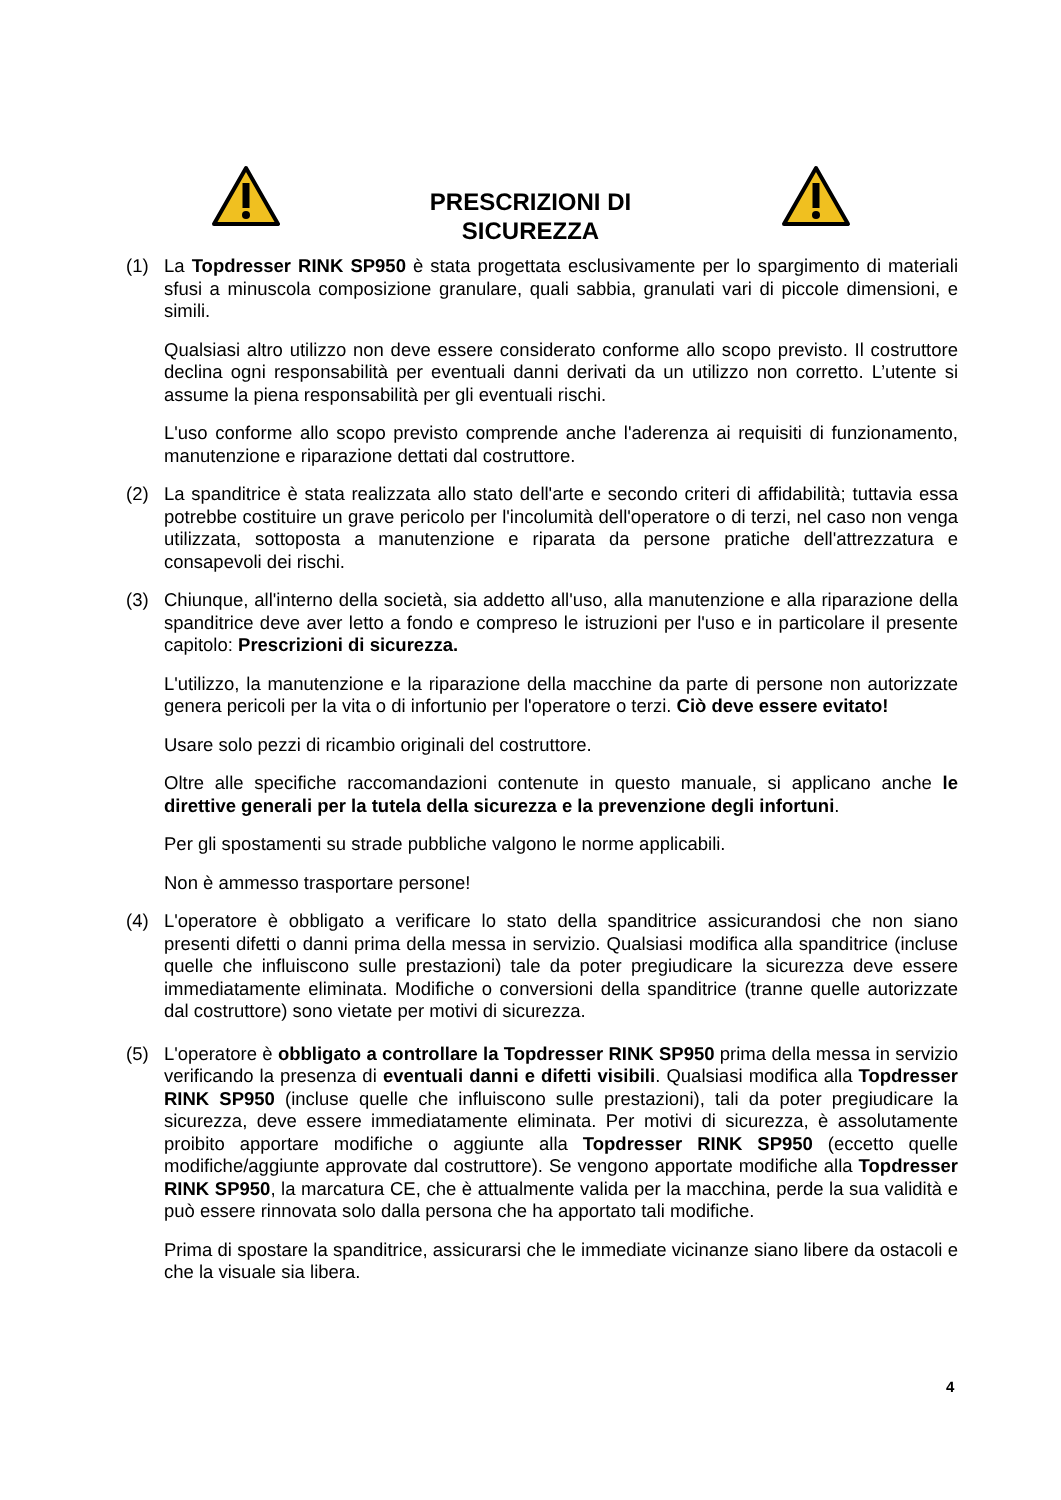PRESCRIZIONI DI SICUREZZA
(1) La Topdresser RINK SP950 è stata progettata esclusivamente per lo spargimento di materiali sfusi a minuscola composizione granulare, quali sabbia, granulati vari di piccole dimensioni, e simili.
Qualsiasi altro utilizzo non deve essere considerato conforme allo scopo previsto. Il costruttore declina ogni responsabilità per eventuali danni derivati da un utilizzo non corretto. L’utente si assume la piena responsabilità per gli eventuali rischi.
L'uso conforme allo scopo previsto comprende anche l'aderenza ai requisiti di funzionamento, manutenzione e riparazione dettati dal costruttore.
(2) La spanditrice è stata realizzata allo stato dell'arte e secondo criteri di affidabilità; tuttavia essa potrebbe costituire un grave pericolo per l'incolumità dell'operatore o di terzi, nel caso non venga utilizzata, sottoposta a manutenzione e riparata da persone pratiche dell'attrezzatura e consapevoli dei rischi.
(3) Chiunque, all'interno della società, sia addetto all'uso, alla manutenzione e alla riparazione della spanditrice deve aver letto a fondo e compreso le istruzioni per l'uso e in particolare il presente capitolo: Prescrizioni di sicurezza.
L'utilizzo, la manutenzione e la riparazione della macchine da parte di persone non autorizzate genera pericoli per la vita o di infortunio per l'operatore o terzi. Ciò deve essere evitato!
Usare solo pezzi di ricambio originali del costruttore.
Oltre alle specifiche raccomandazioni contenute in questo manuale, si applicano anche le direttive generali per la tutela della sicurezza e la prevenzione degli infortuni.
Per gli spostamenti su strade pubbliche valgono le norme applicabili.
Non è ammesso trasportare persone!
(4) L'operatore è obbligato a verificare lo stato della spanditrice assicurandosi che non siano presenti difetti o danni prima della messa in servizio. Qualsiasi modifica alla spanditrice (incluse quelle che influiscono sulle prestazioni) tale da poter pregiudicare la sicurezza deve essere immediatamente eliminata. Modifiche o conversioni della spanditrice (tranne quelle autorizzate dal costruttore) sono vietate per motivi di sicurezza.
(5) L'operatore è obbligato a controllare la Topdresser RINK SP950 prima della messa in servizio verificando la presenza di eventuali danni e difetti visibili. Qualsiasi modifica alla Topdresser RINK SP950 (incluse quelle che influiscono sulle prestazioni), tali da poter pregiudicare la sicurezza, deve essere immediatamente eliminata. Per motivi di sicurezza, è assolutamente proibito apportare modifiche o aggiunte alla Topdresser RINK SP950 (eccetto quelle modifiche/aggiunte approvate dal costruttore). Se vengono apportate modifiche alla Topdresser RINK SP950, la marcatura CE, che è attualmente valida per la macchina, perde la sua validità e può essere rinnovata solo dalla persona che ha apportato tali modifiche.
Prima di spostare la spanditrice, assicurarsi che le immediate vicinanze siano libere da ostacoli e che la visuale sia libera.
4